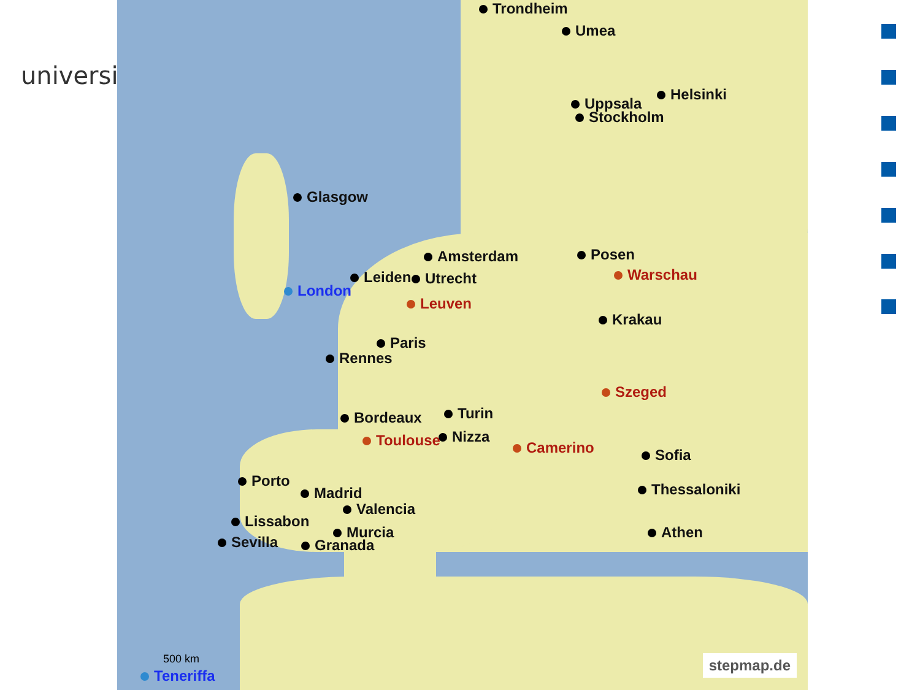universitä
Trondheim
Umea
Helsinki
Uppsala
Stockholm
Glasgow
Amsterdam Posen
Leiden Utrecht Warschau
London
Leuven
Krakau
Paris
Rennes
Szeged
Turin
Bordeaux
Nizza
Camerino
Toulouse
Sofia
Porto
Madrid Thessaloniki
Valencia
Lissabon
Murcia Athen
Sevilla Granada
500 km
Teneriffa stepmap.de